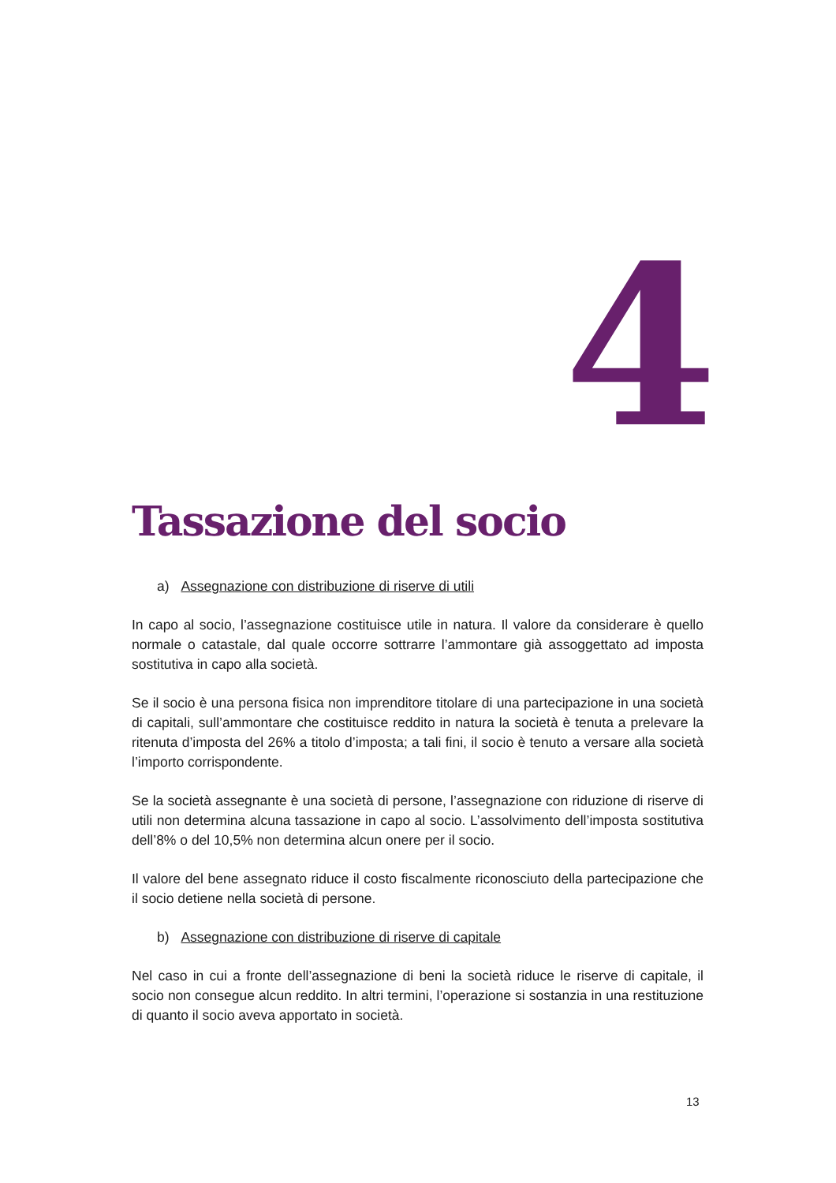4
Tassazione del socio
a) Assegnazione con distribuzione di riserve di utili
In capo al socio, l’assegnazione costituisce utile in natura. Il valore da considerare è quello normale o catastale, dal quale occorre sottrarre l’ammontare già assoggettato ad imposta sostitutiva in capo alla società.
Se il socio è una persona fisica non imprenditore titolare di una partecipazione in una società di capitali, sull’ammontare che costituisce reddito in natura la società è tenuta a prelevare la ritenuta d’imposta del 26% a titolo d’imposta; a tali fini, il socio è tenuto a versare alla società l’importo corrispondente.
Se la società assegnante è una società di persone, l’assegnazione con riduzione di riserve di utili non determina alcuna tassazione in capo al socio. L’assolvimento dell’imposta sostitutiva dell’8% o del 10,5% non determina alcun onere per il socio.
Il valore del bene assegnato riduce il costo fiscalmente riconosciuto della partecipazione che il socio detiene nella società di persone.
b) Assegnazione con distribuzione di riserve di capitale
Nel caso in cui a fronte dell’assegnazione di beni la società riduce le riserve di capitale, il socio non consegue alcun reddito. In altri termini, l’operazione si sostanzia in una restituzione di quanto il socio aveva apportato in società.
13